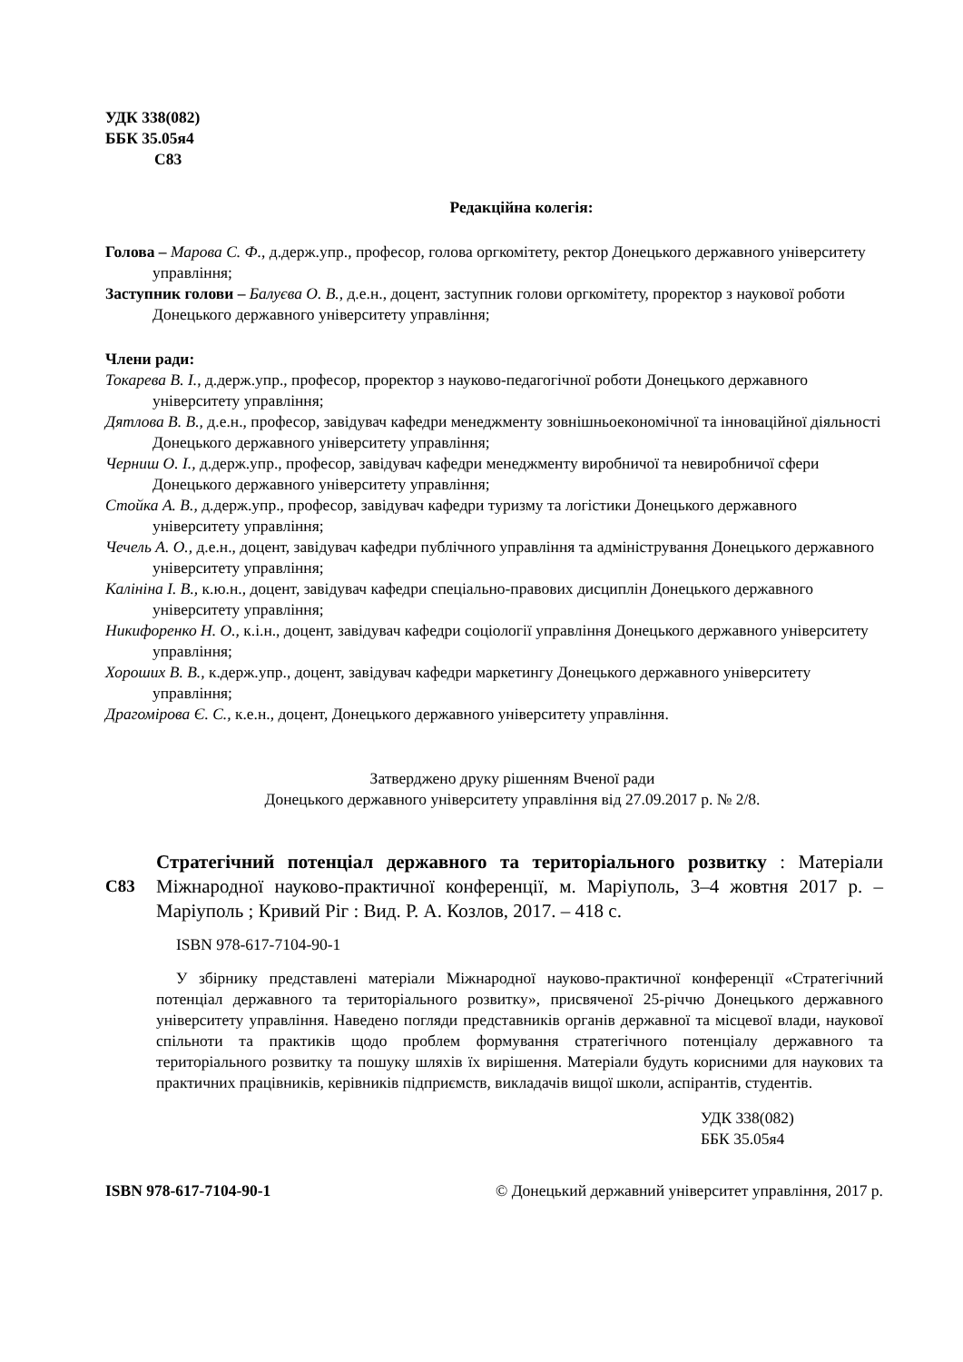УДК 338(082)
ББК 35.05я4
С83
Редакційна колегія:
Голова – Марова С. Ф., д.держ.упр., професор, голова оргкомітету, ректор Донецького державного університету управління;
Заступник голови – Балуєва О. В., д.е.н., доцент, заступник голови оргкомітету, проректор з наукової роботи Донецького державного університету управління;
Члени ради:
Токарева В. І., д.держ.упр., професор, проректор з науково-педагогічної роботи Донецького державного університету управління;
Дятлова В. В., д.е.н., професор, завідувач кафедри менеджменту зовнішньоекономічної та інноваційної діяльності Донецького державного університету управління;
Черниш О. І., д.держ.упр., професор, завідувач кафедри менеджменту виробничої та невиробничої сфери Донецького державного університету управління;
Стойка А. В., д.держ.упр., професор, завідувач кафедри туризму та логістики Донецького державного університету управління;
Чечель А. О., д.е.н., доцент, завідувач кафедри публічного управління та адміністрування Донецького державного університету управління;
Калініна І. В., к.ю.н., доцент, завідувач кафедри спеціально-правових дисциплін Донецького державного університету управління;
Никифоренко Н. О., к.і.н., доцент, завідувач кафедри соціології управління Донецького державного університету управління;
Хороших В. В., к.держ.упр., доцент, завідувач кафедри маркетингу Донецького державного університету управління;
Драгомірова Є. С., к.е.н., доцент, Донецького державного університету управління.
Затверджено друку рішенням Вченої ради
Донецького державного університету управління від 27.09.2017 р. № 2/8.
С83
Стратегічний потенціал державного та територіального розвитку : Матеріали Міжнародної науково-практичної конференції, м. Маріуполь, 3–4 жовтня 2017 р. – Маріуполь ; Кривий Ріг : Вид. Р. А. Козлов, 2017. – 418 с.
ISBN 978-617-7104-90-1
У збірнику представлені матеріали Міжнародної науково-практичної конференції «Стратегічний потенціал державного та територіального розвитку», присвяченої 25-річчю Донецького державного університету управління. Наведено погляди представників органів державної та місцевої влади, наукової спільноти та практиків щодо проблем формування стратегічного потенціалу державного та територіального розвитку та пошуку шляхів їх вирішення. Матеріали будуть корисними для наукових та практичних працівників, керівників підприємств, викладачів вищої школи, аспірантів, студентів.
УДК 338(082)
ББК 35.05я4
ISBN 978-617-7104-90-1 © Донецький державний університет управління, 2017 р.